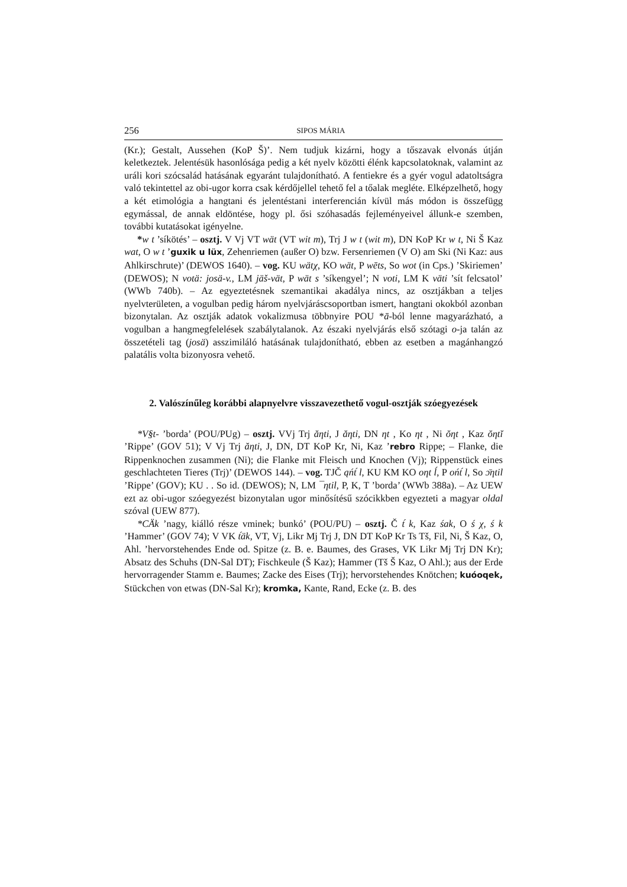256 SIPOS MÁRIA
(Kr.); Gestalt, Aussehen (KoP Š)’. Nem tudjuk kizárni, hogy a tőszavak elvonás útján keletkeztek. Jelentésük hasonlósága pedig a két nyelv közötti élénk kapcsolatoknak, valamint az uráli kori szócsalád hatásának egyaránt tulajdonítható. A fentiekre és a gyér vogul adatoltságra való tekintettel az obi-ugor korra csak kérdőjellel tehető fel a tőalak megléte. Elképzelhető, hogy a két etimológia a hangtani és jelentéstani interferencián kívül más módon is összefügg egymással, de annak eldöntése, hogy pl. ősi szóhasadás fejleményeivel állunk-e szemben, további kutatásokat igényelne.
*w t ’síkötés’ – osztj. V Vj VT wät (VT wit m), Trj J w t (wit m), DN KoP Kr w t, Ni Š Kaz wat, O w t ’guxik u lüx, Zehenriemen (außer O) bzw. Fersenriemen (V O) am Ski (Ni Kaz: aus Ahlkirschrute)’ (DEWOS 1640). – vog. KU wätχ, KO wät, P wēts, So wot (in Cps.) ’Skiriemen’ (DEWOS); N votä: josä-v., LM jäš-vät, P wät s ’síkengyel’; N voti, LM K väti ’sít felcsatol’ (WWb 740b). – Az egyeztetésnek szemantikai akadálya nincs, az osztjákban a teljes nyelvterületen, a vogulban pedig három nyelvjáráscsoportban ismert, hangtani okokból azonban bizonytalan. Az osztják adatok vokalizmusa többnyire POU *ā-ból lenne magyarázható, a vogulban a hangmegfelelések szabálytalanok. Az északi nyelvjárás első szótagi o-ja talán az összetételi tag (josä) asszimiláló hatásának tulajdonítható, ebben az esetben a magánhangzó palatális volta bizonyosra vehető.
2. Valószínűleg korábbi alapnyelvre visszavezethető vogul-osztják szóegyezések
*V§t- ’borda’ (POU/PUg) – osztj. VVj Trj ăηti, J ăηti, DN ηt , Ko ηt , Ni ŏηt , Kaz ŏηtĭ ’Rippe’ (GOV 51); V Vj Trj ăηti, J, DN, DT KoP Kr, Ni, Kaz ’rebro Rippe; – Flanke, die Rippenknochen zusammen (Ni); die Flanke mit Fleisch und Knochen (Vj); Rippenstück eines geschlachteten Tieres (Trj)’ (DEWOS 144). – vog. TJČ ąńt́ l, KU KM KO oηt ĺ, P ońt́ l, So ɔ̄ηtil ’Rippe’ (GOV); KU . . So id. (DEWOS); N, LM ¯ηtil, P, K, T ’borda’ (WWb 388a). – Az UEW ezt az obi-ugor szóegyezést bizonytalan ugor minősítésű szócikkben egyezteti a magyar oldal szóval (UEW 877).
*CÄk ’nagy, kiálló része vminek; bunkó’ (POU/PU) – osztj. Č t́ k, Kaz śak, O ś χ, ś k ’Hammer’ (GOV 74); V VK t́äk, VT, Vj, Likr Mj Trj J, DN DT KoP Kr Ts Tš, Fil, Ni, Š Kaz, O, Ahl. ’hervorstehendes Ende od. Spitze (z. B. e. Baumes, des Grases, VK Likr Mj Trj DN Kr); Absatz des Schuhs (DN-Sal DT); Fischkeule (Š Kaz); Hammer (Tš Š Kaz, O Ahl.); aus der Erde hervorragender Stamm e. Baumes; Zacke des Eises (Trj); hervorstehendes Knötchen; kuóoqek, Stückchen von etwas (DN-Sal Kr); kromka, Kante, Rand, Ecke (z. B. des